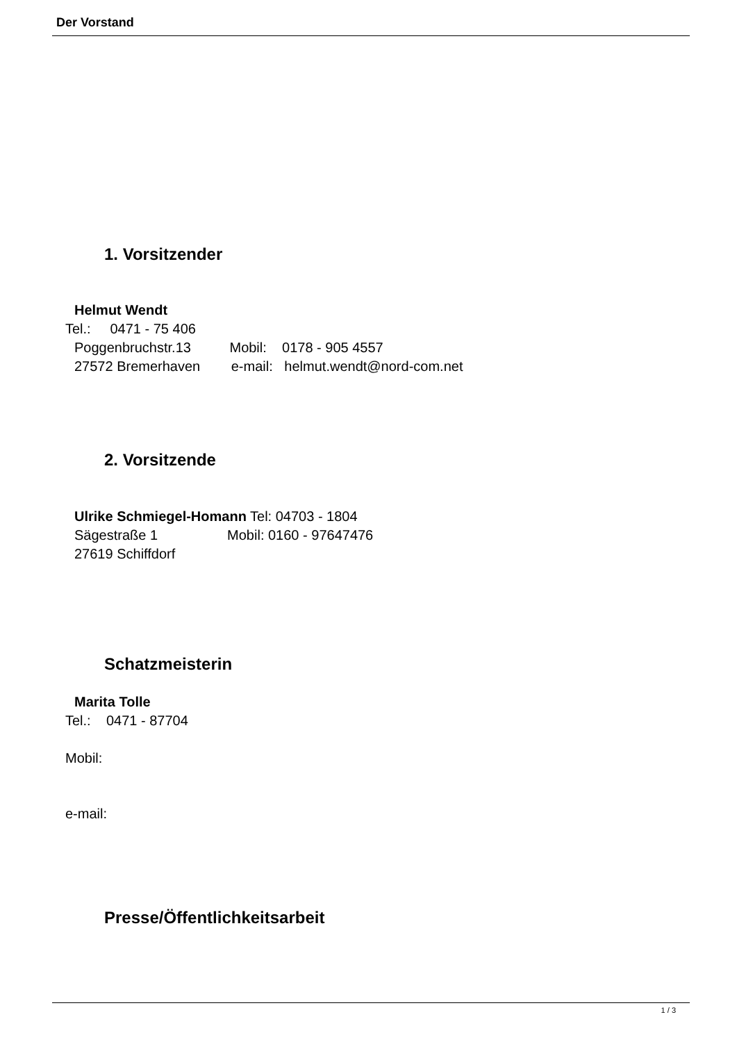Der Vorstand
1. Vorsitzender
Helmut Wendt
Tel.: 0471 - 75 406
Poggenbruchstr.13 Mobil: 0178 - 905 4557 27572 Bremerhaven e-mail: helmut.wendt@nord-com.net
2. Vorsitzende
Ulrike Schmiegel-Homann Tel: 04703 - 1804 Sägestraße 1 Mobil: 0160 - 97647476 27619 Schiffdorf
Schatzmeisterin
Marita Tolle
Tel.: 0471 - 87704
Mobil:
e-mail:
Presse/Öffentlichkeitsarbeit
1 / 3